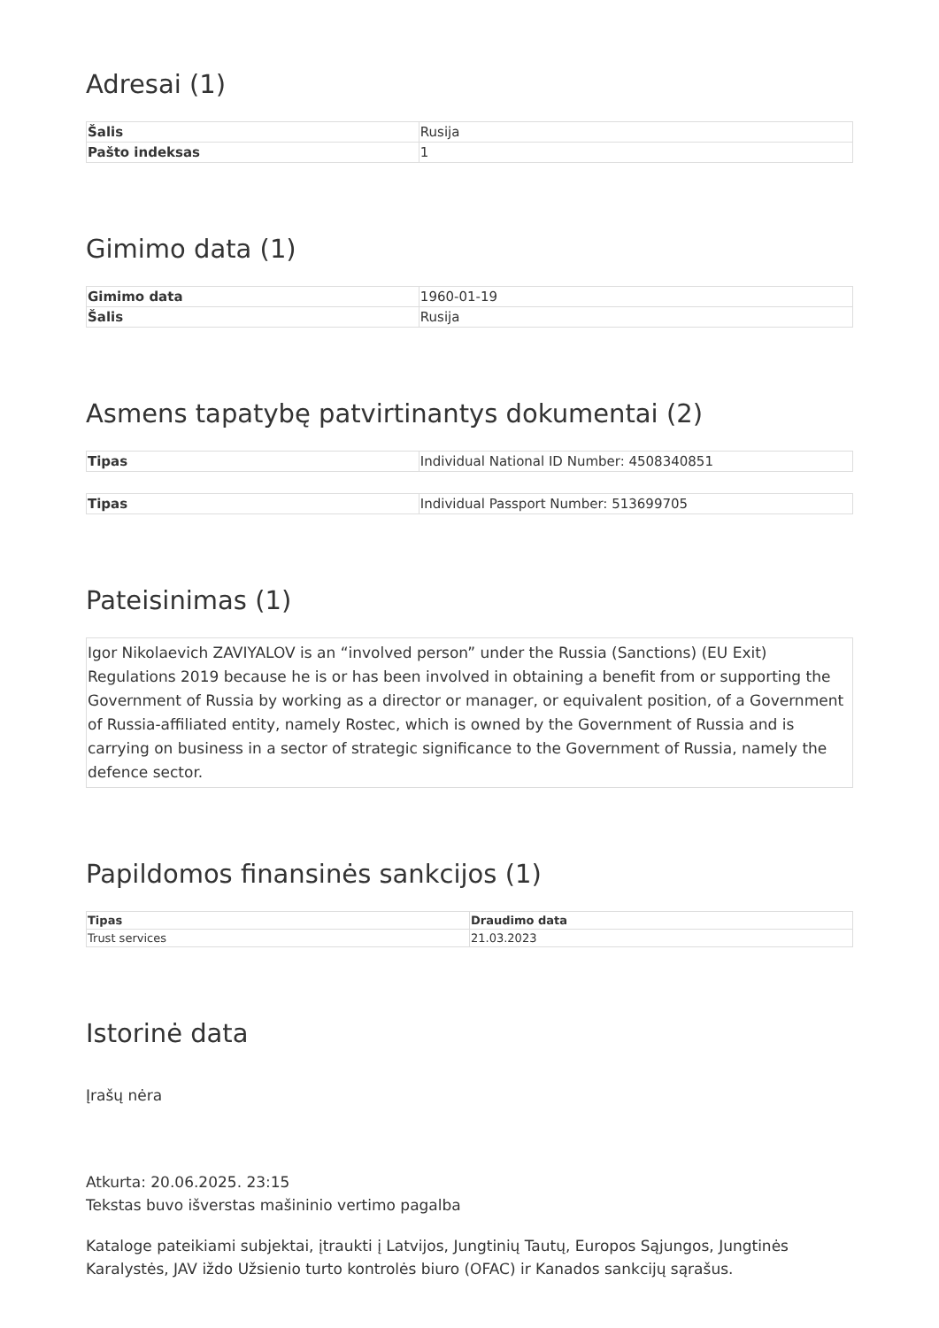Adresai (1)
| Šalis | Rusija |
| Pašto indeksas | 1 |
Gimimo data (1)
| Gimimo data | 1960-01-19 |
| Šalis | Rusija |
Asmens tapatybę patvirtinantys dokumentai (2)
| Tipas | Individual National ID Number: 4508340851 |
| Tipas | Individual Passport Number: 513699705 |
Pateisinimas (1)
Igor Nikolaevich ZAVIYALOV is an “involved person” under the Russia (Sanctions) (EU Exit) Regulations 2019 because he is or has been involved in obtaining a benefit from or supporting the Government of Russia by working as a director or manager, or equivalent position, of a Government of Russia-affiliated entity, namely Rostec, which is owned by the Government of Russia and is carrying on business in a sector of strategic significance to the Government of Russia, namely the defence sector.
Papildomos finansinės sankcijos (1)
| Tipas | Draudimo data |
| --- | --- |
| Trust services | 21.03.2023 |
Istorinė data
Įrašų nėra
Atkurta: 20.06.2025. 23:15
Tekstas buvo išverstas mašininio vertimo pagalba
Kataloge pateikiami subjektai, įtraukti į Latvijos, Jungtinių Tautų, Europos Sąjungos, Jungtinės Karalystės, JAV iždo Užsienio turto kontrolės biuro (OFAC) ir Kanados sankcijų sąrašus.